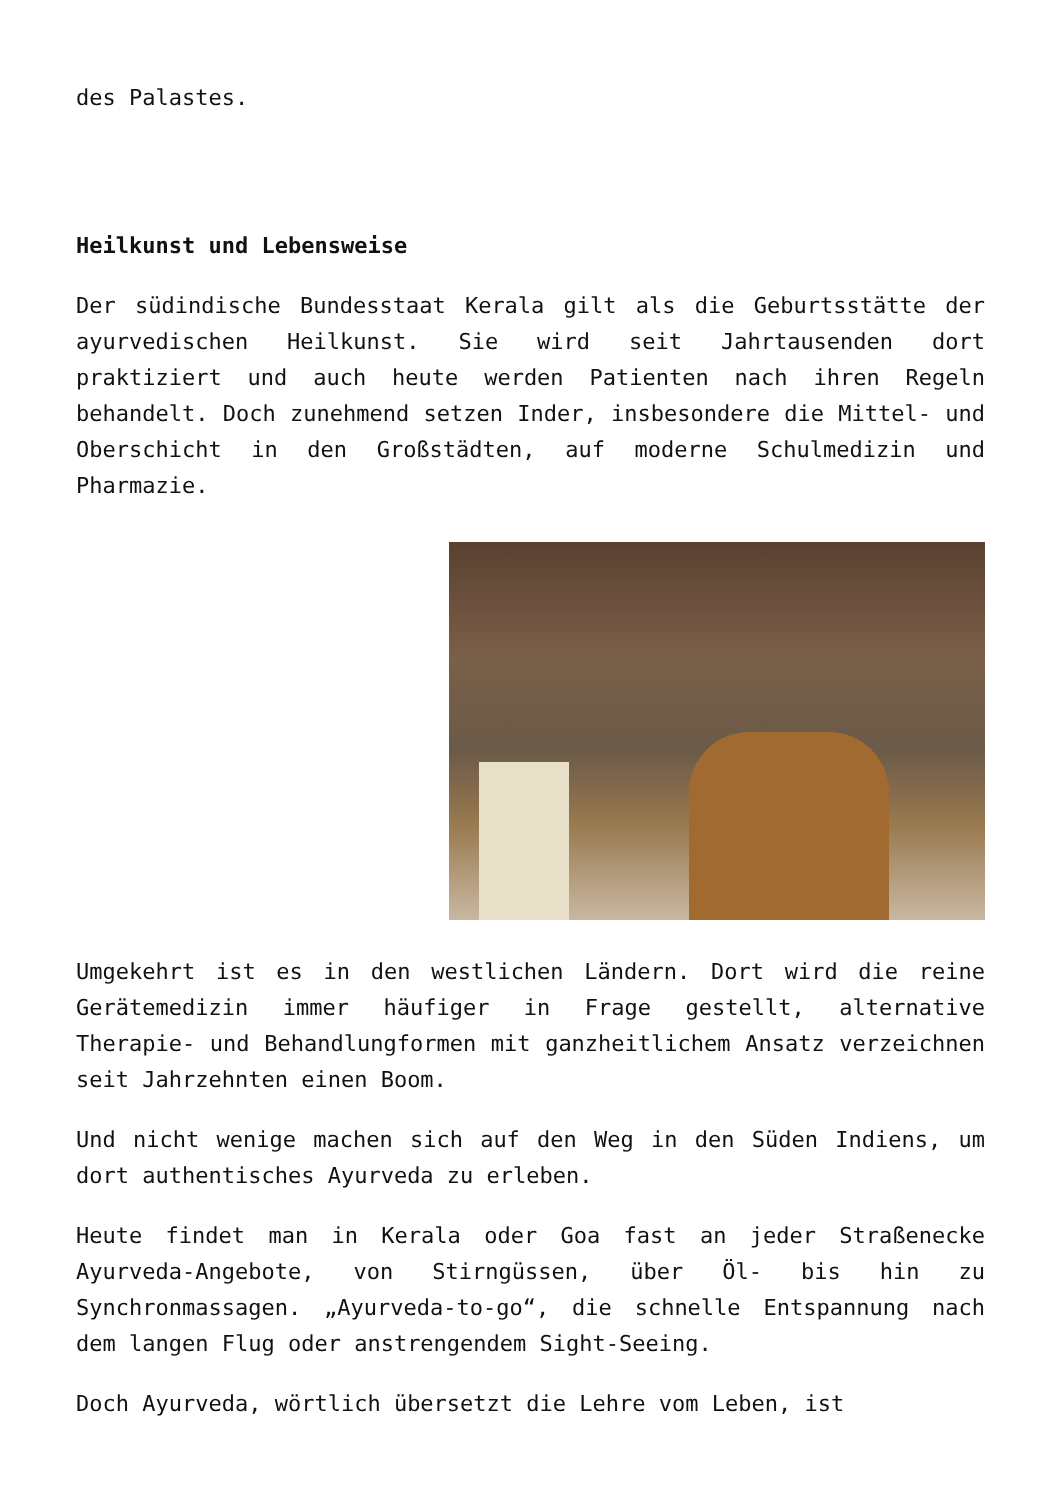des Palastes.
Heilkunst und Lebensweise
Der südindische Bundesstaat Kerala gilt als die Geburtsstätte der ayurvedischen Heilkunst. Sie wird seit Jahrtausenden dort praktiziert und auch heute werden Patienten nach ihren Regeln behandelt. Doch zunehmend setzen Inder, insbesondere die Mittel- und Oberschicht in den Großstädten, auf moderne Schulmedizin und Pharmazie.
Umgekehrt ist es in den westlichen Ländern. Dort wird die reine Gerätemedizin immer häufiger in Frage gestellt, alternative Therapie- und Behandlungformen mit ganzheitlichem Ansatz verzeichnen seit Jahrzehnten einen Boom.
Und nicht wenige machen sich auf den Weg in den Süden Indiens, um dort authentisches Ayurveda zu erleben.
Heute findet man in Kerala oder Goa fast an jeder Straßenecke Ayurveda-Angebote, von Stirngüssen, über Öl- bis hin zu Synchronmassagen. „Ayurveda-to-go“, die schnelle Entspannung nach dem langen Flug oder anstrengendem Sight-Seeing.
Doch Ayurveda, wörtlich übersetzt die Lehre vom Leben, ist